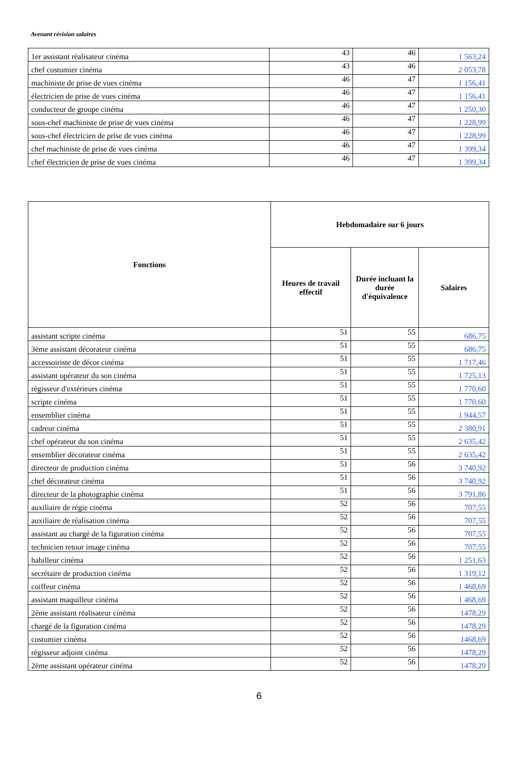Avenant révision salaires
| 1er assistant réalisateur cinéma | 43 | 46 | 1 563,24 |
| chef costumier cinéma | 43 | 46 | 2 053,78 |
| machiniste de prise de vues cinéma | 46 | 47 | 1 156,41 |
| électricien de prise de vues cinéma | 46 | 47 | 1 156,41 |
| conducteur de groupe cinéma | 46 | 47 | 1 250,30 |
| sous-chef machiniste de prise de vues cinéma | 46 | 47 | 1 228,99 |
| sous-chef électricien de prise de vues cinéma | 46 | 47 | 1 228,99 |
| chef machiniste de prise de vues cinéma | 46 | 47 | 1 399,34 |
| chef électricien de prise de vues cinéma | 46 | 47 | 1 399,34 |
| Fonctions | Hebdomadaire sur 6 jours | | |
| --- | --- | --- | --- |
| | Heures de travail effectif | Durée incluant la durée d'équivalence | Salaires |
| assistant scripte cinéma | 51 | 55 | 686,75 |
| 3ème assistant décorateur cinéma | 51 | 55 | 686,75 |
| accessoiriste de décor cinéma | 51 | 55 | 1 717,46 |
| assistant opérateur du son cinéma | 51 | 55 | 1 725,13 |
| régisseur d'extérieurs cinéma | 51 | 55 | 1 770,60 |
| scripte cinéma | 51 | 55 | 1 770,60 |
| ensemblier cinéma | 51 | 55 | 1 944,57 |
| cadreur cinéma | 51 | 55 | 2 380,91 |
| chef opérateur du son cinéma | 51 | 55 | 2 635,42 |
| ensemblier décorateur cinéma | 51 | 55 | 2 635,42 |
| directeur de production cinéma | 51 | 56 | 3 740,92 |
| chef décorateur cinéma | 51 | 56 | 3 740,92 |
| directeur de la photographie cinéma | 51 | 56 | 3 791,86 |
| auxiliaire de régie cinéma | 52 | 56 | 707,55 |
| auxiliaire de réalisation cinéma | 52 | 56 | 707,55 |
| assistant au chargé de la figuration cinéma | 52 | 56 | 707,55 |
| technicien retour image cinéma | 52 | 56 | 707,55 |
| habilleur cinéma | 52 | 56 | 1 251,63 |
| secrétaire de production cinéma | 52 | 56 | 1 319,12 |
| coiffeur cinéma | 52 | 56 | 1 468,69 |
| assistant maquilleur cinéma | 52 | 56 | 1 468,69 |
| 2ème assistant réalisateur cinéma | 52 | 56 | 1478,29 |
| chargé de la figuration cinéma | 52 | 56 | 1478,29 |
| costumier cinéma | 52 | 56 | 1468,69 |
| régisseur adjoint cinéma | 52 | 56 | 1478,29 |
| 2ème assistant opérateur cinéma | 52 | 56 | 1478,29 |
6